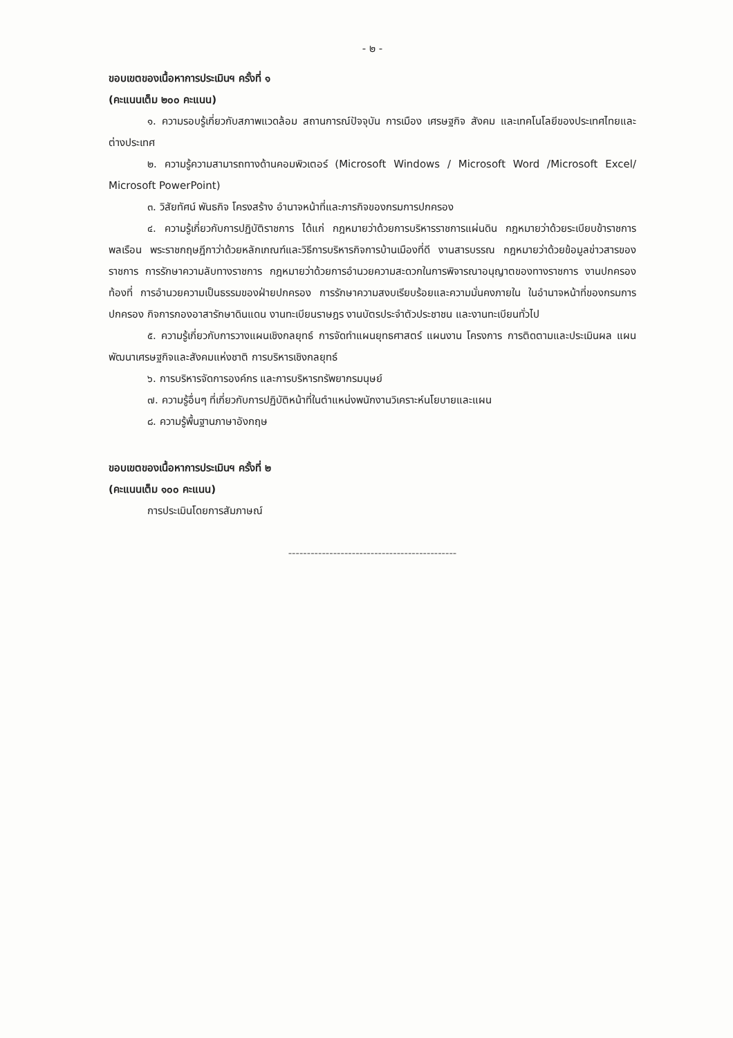- ๒ -
ขอบเขตของเนื้อหาการประเมินฯ ครั้งที่ ๑
(คะแนนเต็ม ๒๐๐ คะแนน)
๑. ความรอบรู้เกี่ยวกับสภาพแวดล้อม สถานการณ์ปัจจุบัน การเมือง เศรษฐกิจ สังคม และเทคโนโลยีของประเทศไทยและต่างประเทศ
๒. ความรู้ความสามารถทางด้านคอมพิวเตอร์ (Microsoft Windows / Microsoft Word /Microsoft Excel/ Microsoft PowerPoint)
๓. วิสัยทัศน์ พันธกิจ โครงสร้าง อำนาจหน้าที่และภารกิจของกรมการปกครอง
๔. ความรู้เกี่ยวกับการปฏิบัติราชการ ได้แก่ กฎหมายว่าด้วยการบริหารราชการแผ่นดิน กฎหมายว่าด้วยระเบียบข้าราชการพลเรือน พระราชกฤษฎีกาว่าด้วยหลักเกณฑ์และวิธีการบริหารกิจการบ้านเมืองที่ดี งานสารบรรณ กฎหมายว่าด้วยข้อมูลข่าวสารของราชการ การรักษาความลับทางราชการ กฎหมายว่าด้วยการอำนวยความสะดวกในการพิจารณาอนุญาตของทางราชการ งานปกครองท้องที่ การอำนวยความเป็นธรรมของฝ่ายปกครอง การรักษาความสงบเรียบร้อยและความมั่นคงภายใน ในอำนาจหน้าที่ของกรมการปกครอง กิจการกองอาสารักษาดินแดน งานทะเบียนราษฎร งานบัตรประจำตัวประชาชน และงานทะเบียนทั่วไป
๕. ความรู้เกี่ยวกับการวางแผนเชิงกลยุทธ์ การจัดทำแผนยุทธศาสตร์ แผนงาน โครงการ การติดตามและประเมินผล แผนพัฒนาเศรษฐกิจและสังคมแห่งชาติ การบริหารเชิงกลยุทธ์
๖. การบริหารจัดการองค์กร และการบริหารทรัพยากรมนุษย์
๗. ความรู้อื่นๆ ที่เกี่ยวกับการปฏิบัติหน้าที่ในตำแหน่งพนักงานวิเคราะห์นโยบายและแผน
๘. ความรู้พื้นฐานภาษาอังกฤษ
ขอบเขตของเนื้อหาการประเมินฯ ครั้งที่ ๒
(คะแนนเต็ม ๑๐๐ คะแนน)
การประเมินโดยการสัมภาษณ์
---------------------------------------------